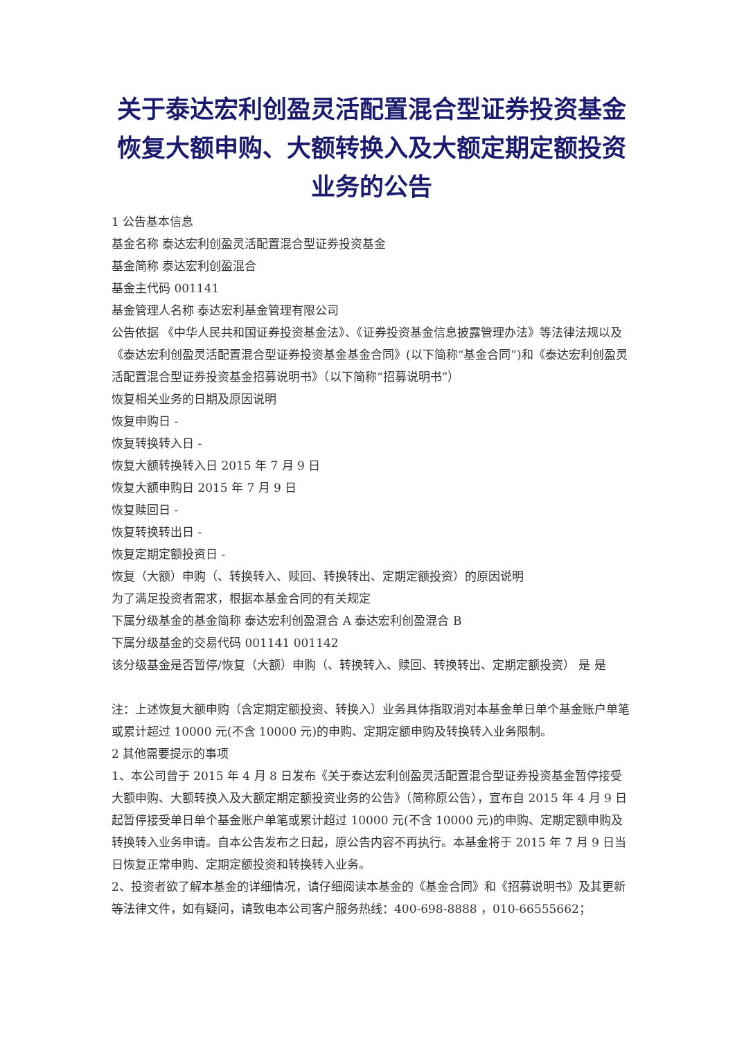关于泰达宏利创盈灵活配置混合型证券投资基金恢复大额申购、大额转换入及大额定期定额投资业务的公告
1 公告基本信息
基金名称 泰达宏利创盈灵活配置混合型证券投资基金
基金简称 泰达宏利创盈混合
基金主代码 001141
基金管理人名称 泰达宏利基金管理有限公司
公告依据 《中华人民共和国证券投资基金法》、《证券投资基金信息披露管理办法》等法律法规以及《泰达宏利创盈灵活配置混合型证券投资基金基金合同》(以下简称“基金合同”)和《泰达宏利创盈灵活配置混合型证券投资基金招募说明书》（以下简称“招募说明书”）
恢复相关业务的日期及原因说明
恢复申购日 -
恢复转换转入日 -
恢复大额转换转入日 2015 年 7 月 9 日
恢复大额申购日 2015 年 7 月 9 日
恢复赎回日 -
恢复转换转出日 -
恢复定期定额投资日 -
恢复（大额）申购（、转换转入、赎回、转换转出、定期定额投资）的原因说明
为了满足投资者需求，根据本基金合同的有关规定
下属分级基金的基金简称 泰达宏利创盈混合 A 泰达宏利创盈混合 B
下属分级基金的交易代码 001141 001142
该分级基金是否暂停/恢复（大额）申购（、转换转入、赎回、转换转出、定期定额投资） 是 是
注：上述恢复大额申购（含定期定额投资、转换入）业务具体指取消对本基金单日单个基金账户单笔或累计超过 10000 元(不含 10000 元)的申购、定期定额申购及转换转入业务限制。
2 其他需要提示的事项
1、本公司曾于 2015 年 4 月 8 日发布《关于泰达宏利创盈灵活配置混合型证券投资基金暂停接受大额申购、大额转换入及大额定期定额投资业务的公告》（简称原公告），宣布自 2015 年 4 月 9 日起暂停接受单日单个基金账户单笔或累计超过 10000 元(不含 10000 元)的申购、定期定额申购及转换转入业务申请。自本公告发布之日起，原公告内容不再执行。本基金将于 2015 年 7 月 9 日当日恢复正常申购、定期定额投资和转换转入业务。
2、投资者欲了解本基金的详细情况，请仔细阅读本基金的《基金合同》和《招募说明书》及其更新等法律文件，如有疑问，请致电本公司客户服务热线：400-698-8888 ，010-66555662；